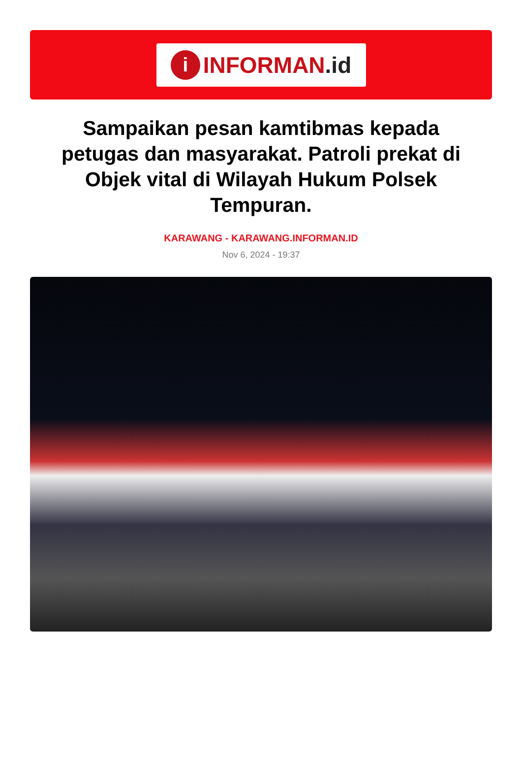i
INFORMAN.id
Sampaikan pesan kamtibmas kepada petugas dan masyarakat. Patroli prekat di Objek vital di Wilayah Hukum Polsek Tempuran.
KARAWANG - KARAWANG.INFORMAN.ID
Nov 6, 2024 - 19:37